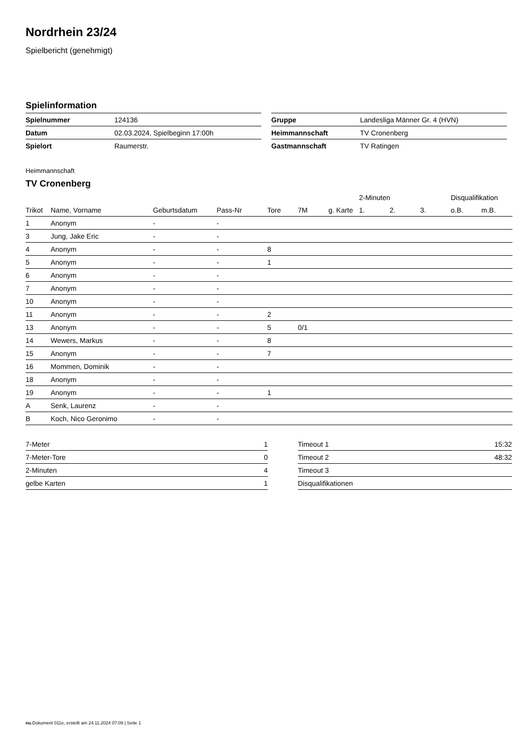Nordrhein 23/24
Spielbericht (genehmigt)
Spielinformation
| Spielnummer | 124136 |
| Datum | 02.03.2024, Spielbeginn 17:00h |
| Spielort | Raumerstr. |
| Gruppe | Landesliga Männer Gr. 4 (HVN) |
| Heimmannschaft | TV Cronenberg |
| Gastmannschaft | TV Ratingen |
Heimmannschaft
TV Cronenberg
| | | | | | | | 2-Minuten | | | Disqualifikation | |
| --- | --- | --- | --- | --- | --- | --- | --- | --- | --- | --- | --- |
| Trikot | Name, Vorname | Geburtsdatum | Pass-Nr | Tore | 7M | g. Karte | 1. | 2. | 3. | o.B. | m.B. |
| 1 | Anonym | - | - | | | | | | | | |
| 3 | Jung, Jake Eric | - | - | | | | | | | | |
| 4 | Anonym | - | - | 8 | | | | | | | |
| 5 | Anonym | - | - | 1 | | | | | | | |
| 6 | Anonym | - | - | | | | | | | | |
| 7 | Anonym | - | - | | | | | | | | |
| 10 | Anonym | - | - | | | | | | | | |
| 11 | Anonym | - | - | 2 | | | | | | | |
| 13 | Anonym | - | - | 5 | 0/1 | | | | | | |
| 14 | Wewers, Markus | - | - | 8 | | | | | | | |
| 15 | Anonym | - | - | 7 | | | | | | | |
| 16 | Mommen, Dominik | - | - | | | | | | | | |
| 18 | Anonym | - | - | | | | | | | | |
| 19 | Anonym | - | - | 1 | | | | | | | |
| A | Senk, Laurenz | - | - | | | | | | | | |
| B | Koch, Nico Geronimo | - | - | | | | | | | | |
| 7-Meter | 1 |
| 7-Meter-Tore | 0 |
| 2-Minuten | 4 |
| gelbe Karten | 1 |
| Timeout 1 | 15:32 |
| Timeout 2 | 48:32 |
| Timeout 3 | |
| Disqualifikationen | |
nu.Dokument 011e, erstellt am 24.11.2024 07:09 | Seite 1